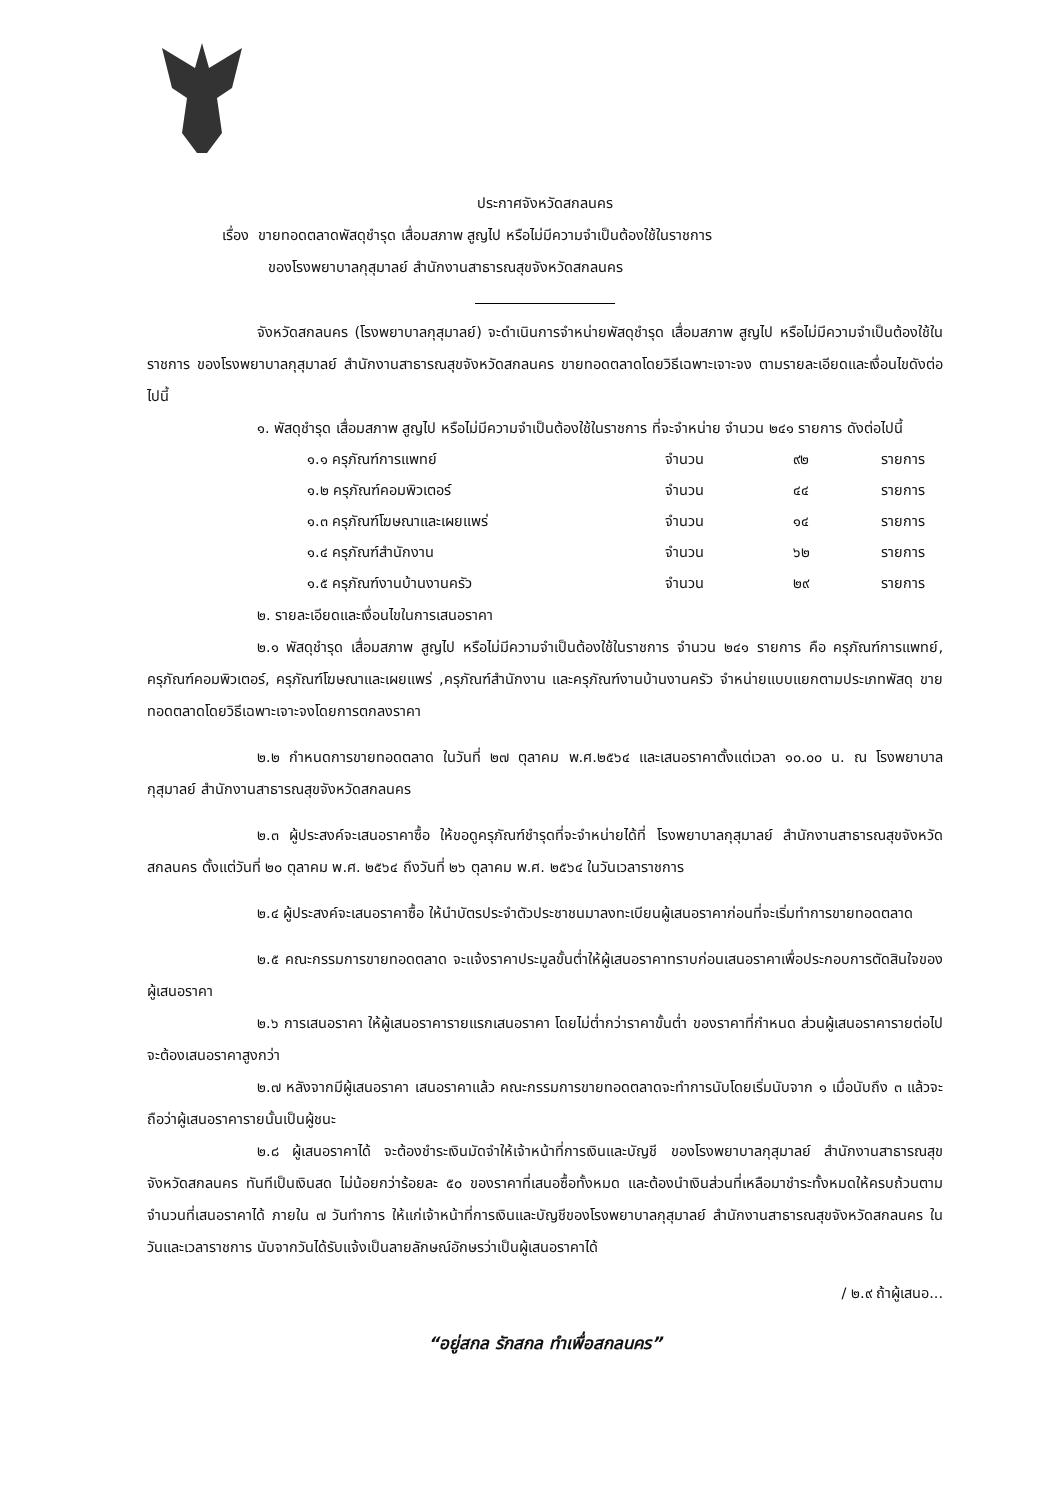ประกาศจังหวัดสกลนคร
เรื่อง ขายทอดตลาดพัสดุชำรุด เสื่อมสภาพ สูญไป หรือไม่มีความจำเป็นต้องใช้ในราชการ
ของโรงพยาบาลกุสุมาลย์ สำนักงานสาธารณสุขจังหวัดสกลนคร
จังหวัดสกลนคร (โรงพยาบาลกุสุมาลย์) จะดำเนินการจำหน่ายพัสดุชำรุด เสื่อมสภาพ สูญไป หรือไม่มีความจำเป็นต้องใช้ในราชการ ของโรงพยาบาลกุสุมาลย์ สำนักงานสาธารณสุขจังหวัดสกลนคร ขายทอดตลาดโดยวิธีเฉพาะเจาะจง ตามรายละเอียดและเงื่อนไขดังต่อไปนี้
๑. พัสดุชำรุด เสื่อมสภาพ สูญไป หรือไม่มีความจำเป็นต้องใช้ในราชการ ที่จะจำหน่าย จำนวน ๒๔๑ รายการ ดังต่อไปนี้
| ๑.๑ ครุภัณฑ์การแพทย์ | จำนวน | ๙๒ | รายการ |
| ๑.๒ ครุภัณฑ์คอมพิวเตอร์ | จำนวน | ๔๔ | รายการ |
| ๑.๓ ครุภัณฑ์โฆษณาและเผยแพร่ | จำนวน | ๑๔ | รายการ |
| ๑.๔ ครุภัณฑ์สำนักงาน | จำนวน | ๖๒ | รายการ |
| ๑.๕ ครุภัณฑ์งานบ้านงานครัว | จำนวน | ๒๙ | รายการ |
๒. รายละเอียดและเงื่อนไขในการเสนอราคา
๒.๑ พัสดุชำรุด เสื่อมสภาพ สูญไป หรือไม่มีความจำเป็นต้องใช้ในราชการ จำนวน ๒๔๑ รายการ คือ ครุภัณฑ์การแพทย์, ครุภัณฑ์คอมพิวเตอร์, ครุภัณฑ์โฆษณาและเผยแพร่ ,ครุภัณฑ์สำนักงาน และครุภัณฑ์งานบ้านงานครัว จำหน่ายแบบแยกตามประเภทพัสดุ ขายทอดตลาดโดยวิธีเฉพาะเจาะจงโดยการตกลงราคา
๒.๒ กำหนดการขายทอดตลาด ในวันที่ ๒๗ ตุลาคม พ.ศ.๒๕๖๔ และเสนอราคาตั้งแต่เวลา ๑๐.๐๐ น. ณ โรงพยาบาลกุสุมาลย์ สำนักงานสาธารณสุขจังหวัดสกลนคร
๒.๓ ผู้ประสงค์จะเสนอราคาซื้อ ให้ขอดูครุภัณฑ์ชำรุดที่จะจำหน่ายได้ที่ โรงพยาบาลกุสุมาลย์ สำนักงานสาธารณสุขจังหวัดสกลนคร ตั้งแต่วันที่ ๒๐ ตุลาคม พ.ศ. ๒๕๖๔ ถึงวันที่ ๒๖ ตุลาคม พ.ศ. ๒๕๖๔ ในวันเวลาราชการ
๒.๔ ผู้ประสงค์จะเสนอราคาซื้อ ให้นำบัตรประจำตัวประชาชนมาลงทะเบียนผู้เสนอราคาก่อนที่จะเริ่มทำการขายทอดตลาด
๒.๕ คณะกรรมการขายทอดตลาด จะแจ้งราคาประมูลขั้นต่ำให้ผู้เสนอราคาทราบก่อนเสนอราคาเพื่อประกอบการตัดสินใจของผู้เสนอราคา
๒.๖ การเสนอราคา ให้ผู้เสนอราคารายแรกเสนอราคา โดยไม่ต่ำกว่าราคาขั้นต่ำ ของราคาที่กำหนด ส่วนผู้เสนอราคารายต่อไปจะต้องเสนอราคาสูงกว่า
๒.๗ หลังจากมีผู้เสนอราคา เสนอราคาแล้ว คณะกรรมการขายทอดตลาดจะทำการนับโดยเริ่มนับจาก ๑ เมื่อนับถึง ๓ แล้วจะถือว่าผู้เสนอราคารายนั้นเป็นผู้ชนะ
๒.๘ ผู้เสนอราคาได้ จะต้องชำระเงินมัดจำให้เจ้าหน้าที่การเงินและบัญชี ของโรงพยาบาลกุสุมาลย์ สำนักงานสาธารณสุขจังหวัดสกลนคร ทันทีเป็นเงินสด ไม่น้อยกว่าร้อยละ ๕๐ ของราคาที่เสนอซื้อทั้งหมด และต้องนำเงินส่วนที่เหลือมาชำระทั้งหมดให้ครบถ้วนตามจำนวนที่เสนอราคาได้ ภายใน ๗ วันทำการ ให้แก่เจ้าหน้าที่การเงินและบัญชีของโรงพยาบาลกุสุมาลย์ สำนักงานสาธารณสุขจังหวัดสกลนคร ในวันและเวลาราชการ นับจากวันได้รับแจ้งเป็นลายลักษณ์อักษรว่าเป็นผู้เสนอราคาได้
/ ๒.๙ ถ้าผู้เสนอ...
“อยู่สกล รักสกล ทำเพื่อสกลนคร”